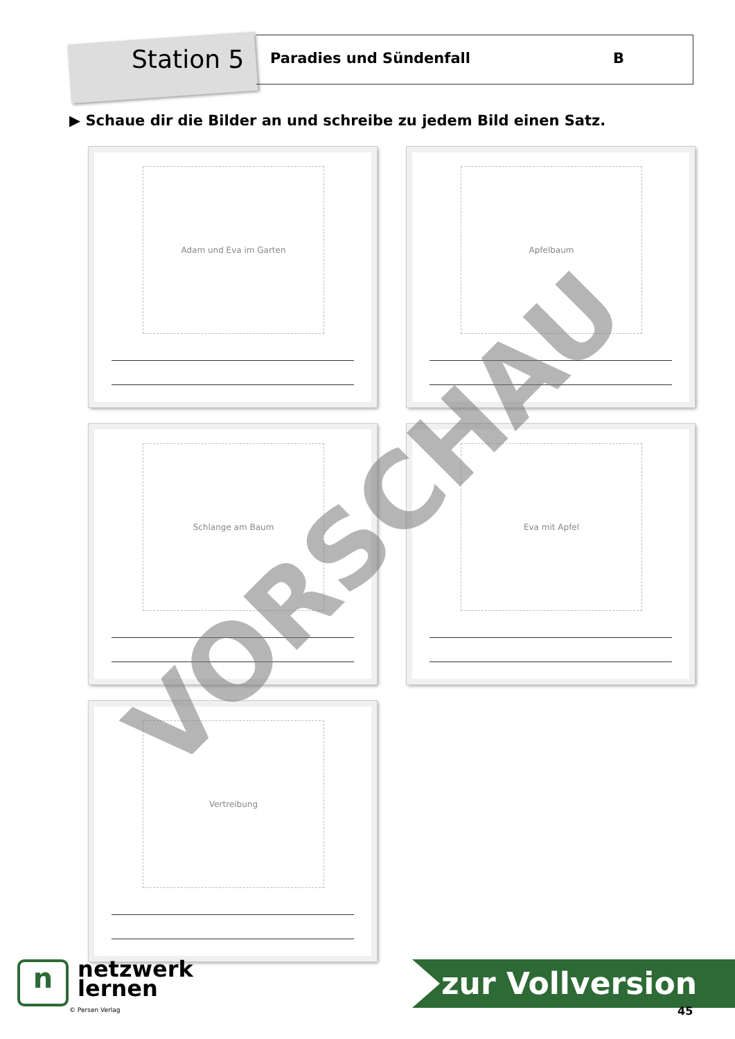Station 5
Paradies und Sündenfall B
▶ Schaue dir die Bilder an und schreibe zu jedem Bild einen Satz.
Adam und Eva im Garten Apfelbaum
Schlange am Baum Eva mit Apfel
Vertreibung VORSCHAU
n netzwerk
lernen
© Persen Verlag
zur Vollversion
45